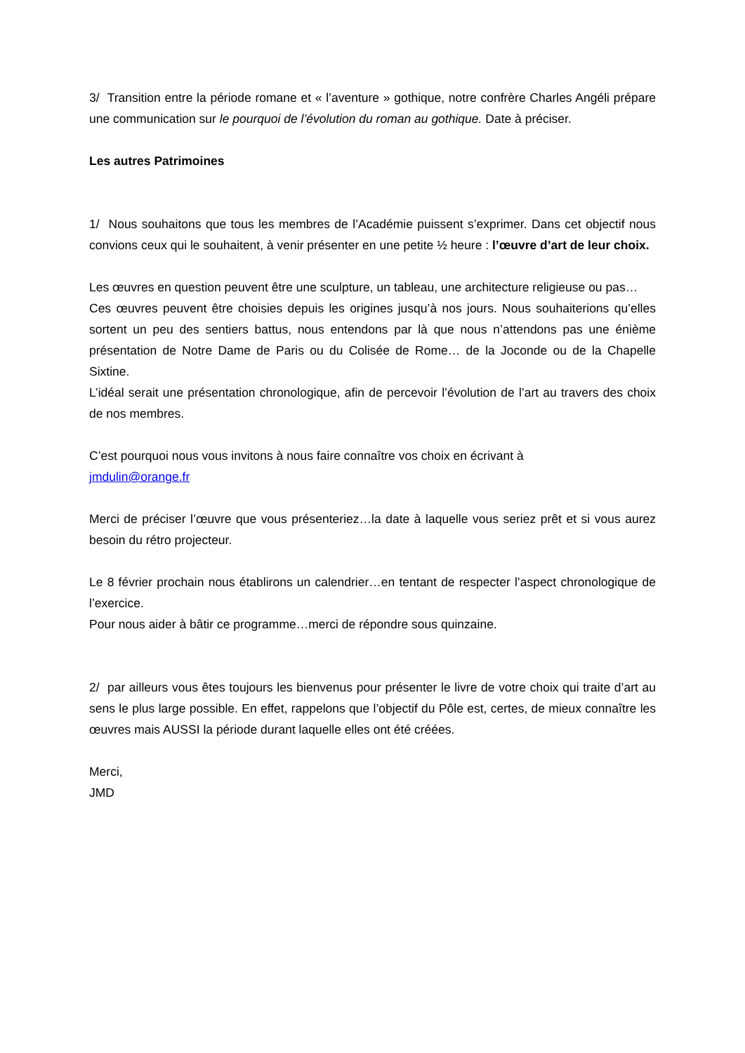3/ Transition entre la période romane et « l’aventure » gothique, notre confrère Charles Angéli prépare une communication sur le pourquoi de l’évolution du roman au gothique. Date à préciser.
Les autres Patrimoines
1/ Nous souhaitons que tous les membres de l’Académie puissent s’exprimer. Dans cet objectif nous convions ceux qui le souhaitent, à venir présenter en une petite ½ heure : l’œuvre d’art de leur choix.
Les œuvres en question peuvent être une sculpture, un tableau, une architecture religieuse ou pas…
Ces œuvres peuvent être choisies depuis les origines jusqu’à nos jours. Nous souhaiterions qu’elles sortent un peu des sentiers battus, nous entendons par là que nous n’attendons pas une énième présentation de Notre Dame de Paris ou du Colisée de Rome… de la Joconde ou de la Chapelle Sixtine.
L’idéal serait une présentation chronologique, afin de percevoir l’évolution de l’art au travers des choix de nos membres.
C’est pourquoi nous vous invitons à nous faire connaître vos choix en écrivant à
jmdulin@orange.fr
Merci de préciser l’œuvre que vous présenteriez…la date à laquelle vous seriez prêt et si vous aurez besoin du rétro projecteur.
Le 8 février prochain nous établirons un calendrier…en tentant de respecter l’aspect chronologique de l’exercice.
Pour nous aider à bâtir ce programme…merci de répondre sous quinzaine.
2/ par ailleurs vous êtes toujours les bienvenus pour présenter le livre de votre choix qui traite d’art au sens le plus large possible. En effet, rappelons que l’objectif du Pôle est, certes, de mieux connaître les œuvres mais AUSSI la période durant laquelle elles ont été créées.
Merci,
JMD